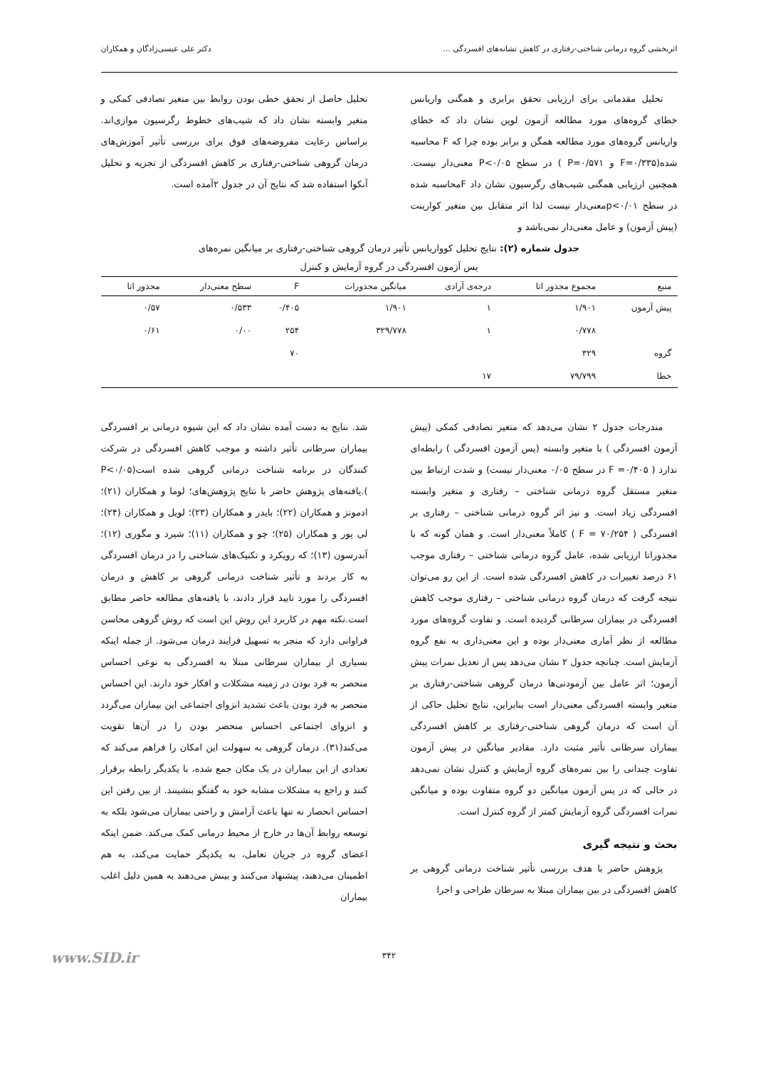اثربخشی گروه درمانی شناختی-رفتاری در کاهش نشانه‌های افسردگی ... دکتر علی عیسی‌زادگان و همکاران
تحلیل مقدماتی برای ارزیابی تحقق برابری و همگنی واریانس خطای گروه‌های مورد مطالعه آزمون لوین نشان داد که خطای واریانس گروه‌های مورد مطالعه همگن و برابر بوده چرا که F محاسبه شده(F=۰/۳۳۵ و P=۰/۵۷۱ ) در سطح P<۰/۰۵ معنی‌دار نیست. همچنین ارزیابی همگنی شیب‌های رگرسیون نشان داد Fمحاسبه شده در سطح p<۰/۰۱معنی‌دار نیست لذا اثر متقابل بین متغیر کوارینت (پیش آزمون) و عامل معنی‌دار نمی‌باشد و
تحلیل حاصل از تحقق خطی بودن روابط بین متغیر تصادفی کمکی و متغیر وابسته نشان داد که شیب‌های خطوط رگرسیون موازی‌اند. براساس رعایت مفروضه‌های فوق برای بررسی تأثیر آموزش‌های درمان گروهی شناختی-رفتاری بر کاهش افسردگی از تجزیه و تحلیل آنکوا استفاده شد که نتایج آن در جدول ۲آمده است.
جدول شماره (۲): نتایج تحلیل کوواریانس تأثیر درمان گروهی شناختی-رفتاری بر میانگین نمره‌های
پس آزمون افسردگی در گروه آزمایش و کنترل
| منبع | مجموع مجذور اتا | درجه‌ی آزادی | میانگین مجذورات | F | سطح معنی‌دار | مجذور اتا |
| --- | --- | --- | --- | --- | --- | --- |
| پیش آزمون | ۱/۹۰۱ | ۱ | ۱/۹۰۱ | ۰/۴۰۵ | ۰/۵۳۳ | ۰/۵۷ |
| | ۰/۷۷۸ | ۱ | ۳۲۹/۷۷۸ | ۲۵۴ | ۰/۰۰ | ۰/۶۱ |
| گروه | ۳۲۹ | | | ۷۰ | | |
| خطا | ۷۹/۷۹۹ | ۱۷ | | | | |
مندرجات جدول ۲ نشان می‌دهد که متغیر تصادفی کمکی (پیش آزمون افسردگی ) با متغیر وابسته (پس آزمون افسردگی ) رابطه‌ای ندارد ( F =۰/۴۰۵ در سطح ۰/۰۵ معنی‌دار نیست) و شدت ارتباط بین متغیر مستقل گروه درمانی شناختی – رفتاری و متغیر وابسته افسردگی زیاد است. و نیز اثر گروه درمانی شناختی – رفتاری بر افسردگی ( F = ۷۰/۲۵۴ ) کاملاً معنی‌دار است. و همان گونه که با مجذوراتا ارزیابی شده، عامل گروه درمانی شناختی – رفتاری موجب ۶۱ درصد تغییرات در کاهش افسردگی شده است. از این رو می‌توان نتیجه گرفت که درمان گروه درمانی شناختی – رفتاری موجب کاهش افسردگی در بیماران سرطانی گردیده است. و تفاوت گروه‌های مورد مطالعه از نظر آماری معنی‌دار بوده و این معنی‌داری به نفع گروه آزمایش است. چنانچه جدول ۲ نشان می‌دهد پس از تعدیل نمرات پیش آزمون؛ اثر عامل بین آزمودنی‌ها درمان گروهی شناختی-رفتاری بر متغیر وابسته افسردگی معنی‌دار است بنابراین، نتایج تحلیل حاکی از آن است که درمان گروهی شناختی-رفتاری بر کاهش افسردگی بیماران سرطانی تأثیر مثبت دارد. مقادیر میانگین در پیش آزمون تفاوت چندانی را بین نمره‌های گروه آزمایش و کنترل نشان نمی‌دهد در حالی که در پس آزمون میانگین دو گروه متفاوت بوده و میانگین نمرات افسردگی گروه آزمایش کمتر از گروه کنترل است.
بحث و نتیجه گیری
پژوهش حاضر با هدف بررسی تأثیر شناخت درمانی گروهی بر کاهش افسردگی در بین بیماران مبتلا به سرطان طراحی و اجرا
شد. نتایج به دست آمده نشان داد که این شیوه درمانی بر افسردگی بیماران سرطانی تأثیر داشته و موجب کاهش افسردگی در شرکت کنندگان در برنامه شناخت درمانی گروهی شده است(P<۰/۰۵ ).یافته‌های پژوهش حاضر با نتایج پژوهش‌های؛ لوما و همکاران (۲۱)؛ ادمونز و همکاران (۲۲)؛ بایدر و همکاران (۲۳)؛ لویل و همکاران (۲۴)؛ لی پور و همکاران (۲۵)؛ چو و همکاران (۱۱)؛ شیرد و مگوری (۱۲)؛ آندرسون (۱۳)؛ که رویکرد و تکنیک‌های شناختی را در درمان افسردگی به کار بردند و تأثیر شناخت درمانی گروهی بر کاهش و درمان افسردگی را مورد تایید قرار دادند، با یافته‌های مطالعه حاضر مطابق است.نکته مهم در کاربرد این روش این است که روش گروهی محاسن فراوانی دارد که منجر به تسهیل فرایند درمان می‌شود. از جمله اینکه بسیاری از بیماران سرطانی مبتلا به افسردگی به نوعی احساس منحصر به فرد بودن در زمینه مشکلات و افکار خود دارند. این احساس منحصر به فرد بودن باعث تشدید انزوای اجتماعی این بیماران می‌گردد و انزوای اجتماعی احساس منحصر بودن را در آن‌ها تقویت می‌کند(۳۱). درمان گروهی به سهولت این امکان را فراهم می‌کند که تعدادی از این بیماران در یک مکان جمع شده، با یکدیگر رابطه برقرار کنند و راجع به مشکلات مشابه خود به گفتگو بنشینند. از بین رفتن این احساس انحصار نه تنها باعث آرامش و راحتی بیماران می‌شود بلکه به توسعه روابط آن‌ها در خارج از محیط درمانی کمک می‌کند. ضمن اینکه اعضای گروه در جریان تعامل، به یکدیگر حمایت می‌کند، به هم اطمینان می‌دهند، پیشنهاد می‌کنند و بینش می‌دهند به همین دلیل اغلب بیماران
۳۴۲
www.SID.ir